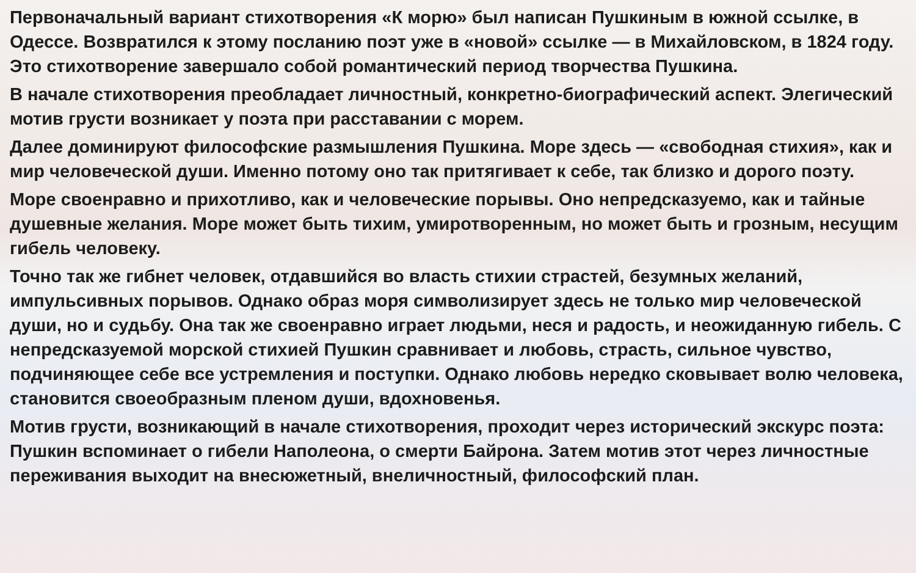Первоначальный вариант стихотворения «К морю» был написан Пушкиным в южной ссылке, в Одессе. Возвратился к этому посланию поэт уже в «новой» ссылке — в Михайловском, в 1824 году. Это стихотворение завершало собой романтический период творчества Пушкина.
В начале стихотворения преобладает личностный, конкретно-биографический аспект. Элегический мотив грусти возникает у поэта при расставании с морем.
Далее доминируют философские размышления Пушкина. Море здесь — «свободная стихия», как и мир человеческой души. Именно потому оно так притягивает к себе, так близко и дорого поэту.
Море своенравно и прихотливо, как и человеческие порывы. Оно непредсказуемо, как и тайные душевные желания. Море может быть тихим, умиротворенным, но может быть и грозным, несущим гибель человеку.
Точно так же гибнет человек, отдавшийся во власть стихии страстей, безумных желаний, импульсивных порывов. Однако образ моря символизирует здесь не только мир человеческой души, но и судьбу. Она так же своенравно играет людьми, неся и радость, и неожиданную гибель. С непредсказуемой морской стихией Пушкин сравнивает и любовь, страсть, сильное чувство, подчиняющее себе все устремления и поступки. Однако любовь нередко сковывает волю человека, становится своеобразным пленом души, вдохновенья.
Мотив грусти, возникающий в начале стихотворения, проходит через исторический экскурс поэта: Пушкин вспоминает о гибели Наполеона, о смерти Байрона. Затем мотив этот через личностные переживания выходит на внесюжетный, внеличностный, философский план.